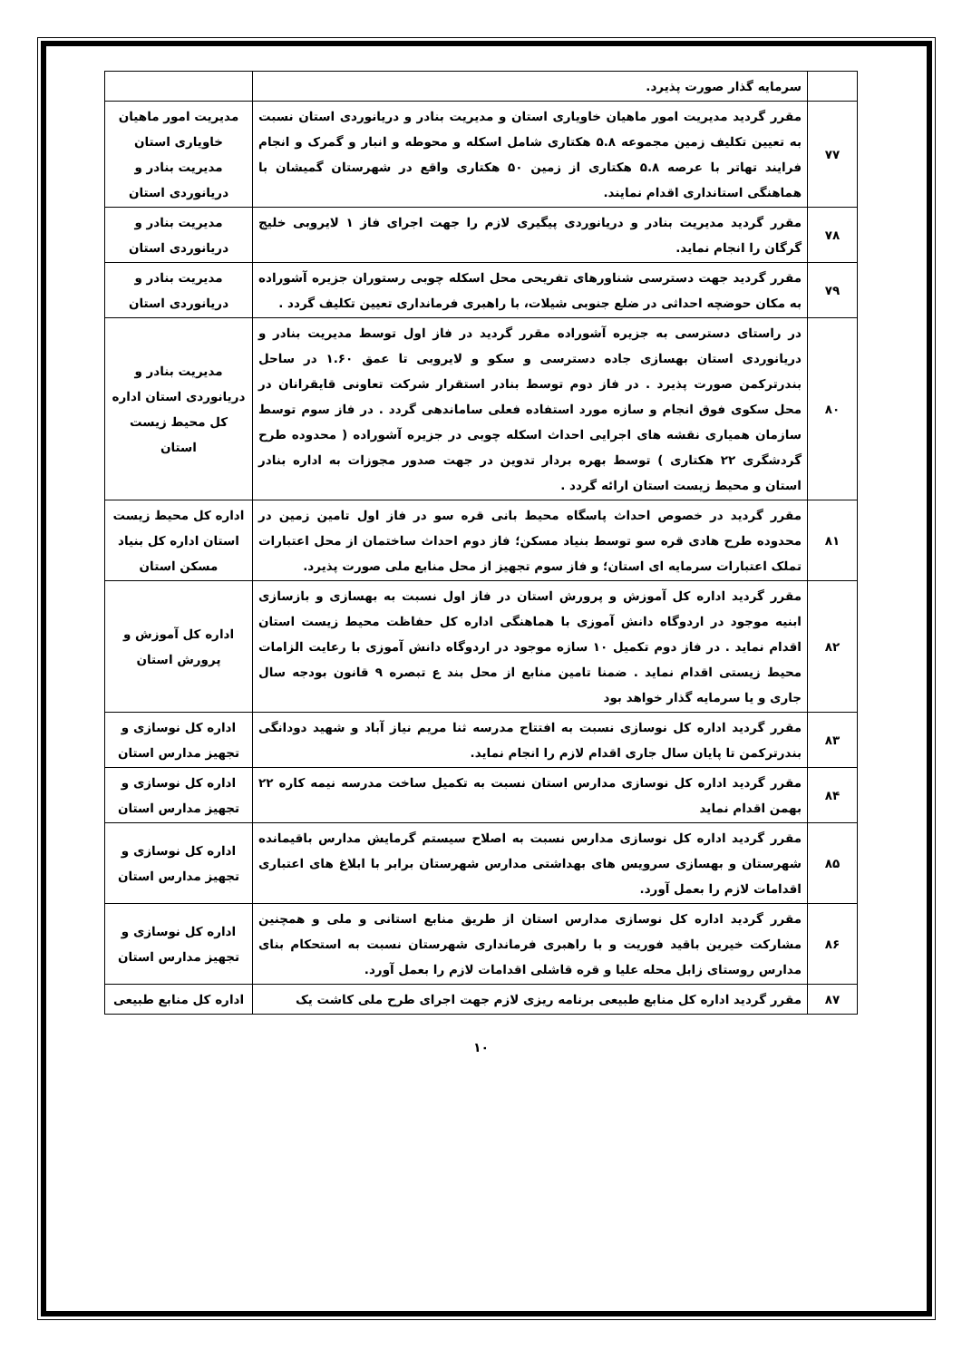| | سرمایه گذار صورت پذیرد. | |
| ۷۷ | مقرر گردید مدیریت امور ماهیان خاویاری استان و مدیریت بنادر و دریانوردی استان نسبت به تعیین تکلیف زمین مجموعه ۵.۸ هکتاری شامل اسکله و محوطه و انبار و گمرک و انجام فرایند تهاتر با عرصه ۵.۸ هکتاری از زمین ۵۰ هکتاری واقع در شهرستان گمیشان با هماهنگی استانداری اقدام نمایند. | مدیریت امور ماهیان خاویاری استان مدیریت بنادر و دریانوردی استان |
| ۷۸ | مقرر گردید مدیریت بنادر و دریانوردی پیگیری لازم را جهت اجرای فاز ۱ لایروبی خلیج گرگان را انجام نماید. | مدیریت بنادر و دریانوردی استان |
| ۷۹ | مقرر گردید جهت دسترسی شناورهای تفریحی محل اسکله چوبی رستوران جزیره آشوراده به مکان حوضچه احداثی در ضلع جنوبی شیلات، با راهبری فرمانداری تعیین تکلیف گردد . | مدیریت بنادر و دریانوردی استان |
| ۸۰ | در راستای دسترسی به جزیره آشوراده مقرر گردید در فاز اول توسط مدیریت بنادر و دریانوردی استان بهسازی جاده دسترسی و سکو و لایروبی تا عمق ۱.۶۰ در ساحل بندرترکمن صورت پذیرد . در فاز دوم توسط بنادر استقرار شرکت تعاونی قایقرانان در محل سکوی فوق انجام و سازه مورد استفاده فعلی ساماندهی گردد . در فاز سوم توسط سازمان همیاری نقشه های اجرایی احداث اسکله چوبی در جزیره آشوراده ( محدوده طرح گردشگری ۲۲ هکتاری ) توسط بهره بردار تدوین در جهت صدور مجوزات به اداره بنادر استان و محیط زیست استان ارائه گردد . | مدیریت بنادر و دریانوردی استان اداره کل محیط زیست استان |
| ۸۱ | مقرر گردید در خصوص احداث پاسگاه محیط بانی قره سو در فاز اول تامین زمین در محدوده طرح هادی قره سو توسط بنیاد مسکن؛ فاز دوم احداث ساختمان از محل اعتبارات تملک اعتبارات سرمایه ای استان؛ و فاز سوم تجهیز از محل منابع ملی صورت پذیرد. | اداره کل محیط زیست استان اداره کل بنیاد مسکن استان |
| ۸۲ | مقرر گردید اداره کل آموزش و پرورش استان در فاز اول نسبت به بهسازی و بازسازی ابنیه موجود در اردوگاه دانش آموزی با هماهنگی اداره کل حفاظت محیط زیست استان اقدام نماید . در فاز دوم تکمیل ۱۰ سازه موجود در اردوگاه دانش آموزی با رعایت الزامات محیط زیستی اقدام نماید . ضمنا تامین منابع از محل بند ع تبصره ۹ قانون بودجه سال جاری و یا سرمایه گذار خواهد بود | اداره کل آموزش و پرورش استان |
| ۸۳ | مقرر گردید اداره کل نوسازی نسبت به افتتاح مدرسه ثنا مریم نیاز آباد و شهید دودانگی بندرترکمن تا پایان سال جاری اقدام لازم را انجام نماید. | اداره کل نوسازی و تجهیز مدارس استان |
| ۸۴ | مقرر گردید اداره کل نوسازی مدارس استان نسبت به تکمیل ساخت مدرسه نیمه کاره ۲۲ بهمن اقدام نماید | اداره کل نوسازی و تجهیز مدارس استان |
| ۸۵ | مقرر گردید اداره کل نوسازی مدارس نسبت به اصلاح سیستم گرمایش مدارس باقیمانده شهرستان و بهسازی سرویس های بهداشتی مدارس شهرستان برابر با ابلاغ های اعتباری اقدامات لازم را بعمل آورد. | اداره کل نوسازی و تجهیز مدارس استان |
| ۸۶ | مقرر گردید اداره کل نوسازی مدارس استان از طریق منابع استانی و ملی و همچنین مشارکت خیرین باقید فوریت و با راهبری فرمانداری شهرستان نسبت به استحکام بنای مدارس روستای زابل محله علیا و قره قاشلی اقدامات لازم را بعمل آورد. | اداره کل نوسازی و تجهیز مدارس استان |
| ۸۷ | مقرر گردید اداره کل منابع طبیعی برنامه ریزی لازم جهت اجرای طرح ملی کاشت یک | اداره کل منابع طبیعی |
۱۰